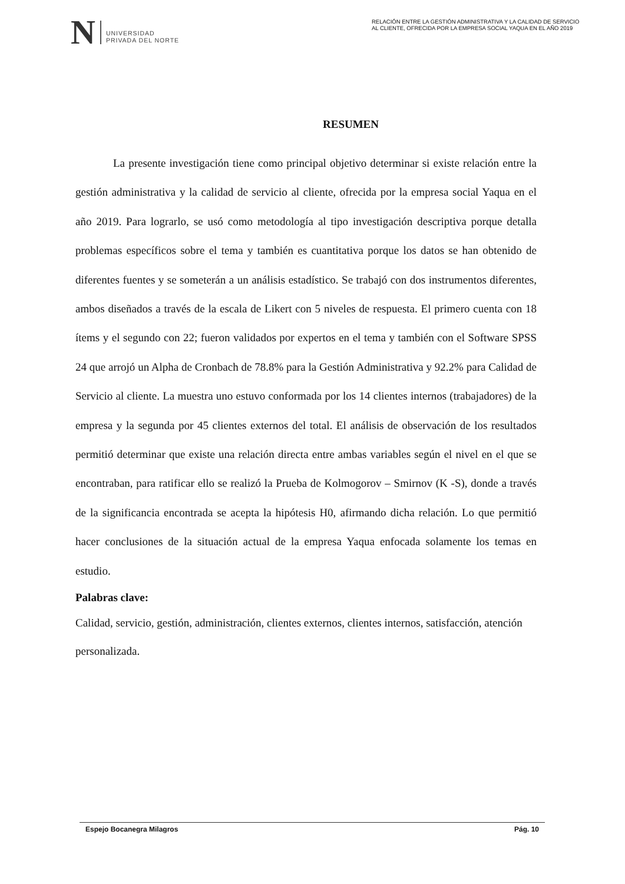N
UNIVERSIDAD
PRIVADA DEL NORTE
RELACIÓN ENTRE LA GESTIÓN ADMINISTRATIVA Y LA CALIDAD DE SERVICIO AL CLIENTE, OFRECIDA POR LA EMPRESA SOCIAL YAQUA EN EL AÑO 2019
RESUMEN
La presente investigación tiene como principal objetivo determinar si existe relación entre la gestión administrativa y la calidad de servicio al cliente, ofrecida por la empresa social Yaqua en el año 2019. Para lograrlo, se usó como metodología al tipo investigación descriptiva porque detalla problemas específicos sobre el tema y también es cuantitativa porque los datos se han obtenido de diferentes fuentes y se someterán a un análisis estadístico. Se trabajó con dos instrumentos diferentes, ambos diseñados a través de la escala de Likert con 5 niveles de respuesta. El primero cuenta con 18 ítems y el segundo con 22; fueron validados por expertos en el tema y también con el Software SPSS 24 que arrojó un Alpha de Cronbach de 78.8% para la Gestión Administrativa y 92.2% para Calidad de Servicio al cliente. La muestra uno estuvo conformada por los 14 clientes internos (trabajadores) de la empresa y la segunda por 45 clientes externos del total. El análisis de observación de los resultados permitió determinar que existe una relación directa entre ambas variables según el nivel en el que se encontraban, para ratificar ello se realizó la Prueba de Kolmogorov – Smirnov (K -S), donde a través de la significancia encontrada se acepta la hipótesis H0, afirmando dicha relación. Lo que permitió hacer conclusiones de la situación actual de la empresa Yaqua enfocada solamente los temas en estudio.
Palabras clave:
Calidad, servicio, gestión, administración, clientes externos, clientes internos, satisfacción, atención personalizada.
Espejo Bocanegra Milagros Pág. 10